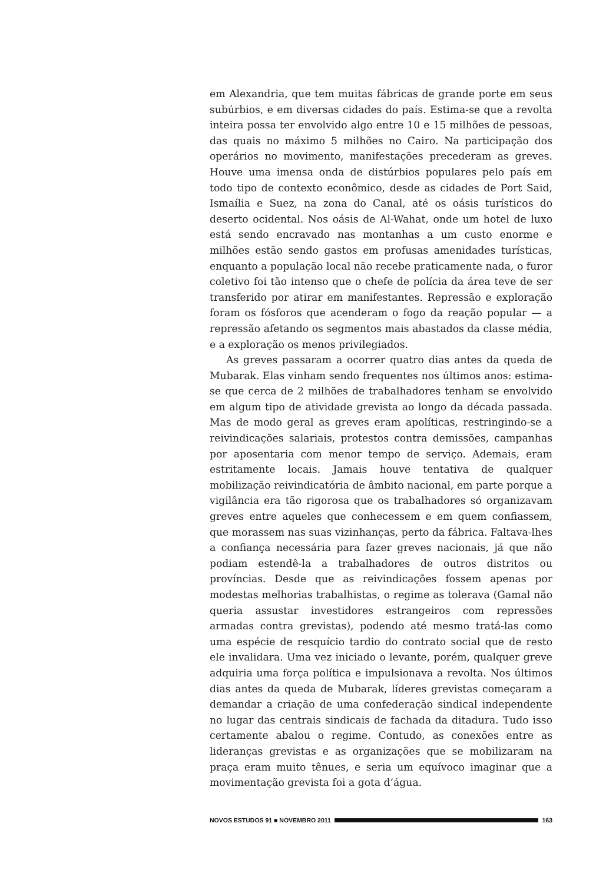em Alexandria, que tem muitas fábricas de grande porte em seus subúrbios, e em diversas cidades do país. Estima-se que a revolta inteira possa ter envolvido algo entre 10 e 15 milhões de pessoas, das quais no máximo 5 milhões no Cairo. Na participação dos operários no movimento, manifestações precederam as greves. Houve uma imensa onda de distúrbios populares pelo país em todo tipo de contexto econômico, desde as cidades de Port Said, Ismaília e Suez, na zona do Canal, até os oásis turísticos do deserto ocidental. Nos oásis de Al-Wahat, onde um hotel de luxo está sendo encravado nas montanhas a um custo enorme e milhões estão sendo gastos em profusas amenidades turísticas, enquanto a população local não recebe praticamente nada, o furor coletivo foi tão intenso que o chefe de polícia da área teve de ser transferido por atirar em manifestantes. Repressão e exploração foram os fósforos que acenderam o fogo da reação popular — a repressão afetando os segmentos mais abastados da classe média, e a exploração os menos privilegiados.
As greves passaram a ocorrer quatro dias antes da queda de Mubarak. Elas vinham sendo frequentes nos últimos anos: estima-se que cerca de 2 milhões de trabalhadores tenham se envolvido em algum tipo de atividade grevista ao longo da década passada. Mas de modo geral as greves eram apolíticas, restringindo-se a reivindicações salariais, protestos contra demissões, campanhas por aposentaria com menor tempo de serviço. Ademais, eram estritamente locais. Jamais houve tentativa de qualquer mobilização reivindicatória de âmbito nacional, em parte porque a vigilância era tão rigorosa que os trabalhadores só organizavam greves entre aqueles que conhecessem e em quem confiassem, que morassem nas suas vizinhanças, perto da fábrica. Faltava-lhes a confiança necessária para fazer greves nacionais, já que não podiam estendê-la a trabalhadores de outros distritos ou províncias. Desde que as reivindicações fossem apenas por modestas melhorias trabalhistas, o regime as tolerava (Gamal não queria assustar investidores estrangeiros com repressões armadas contra grevistas), podendo até mesmo tratá-las como uma espécie de resquício tardio do contrato social que de resto ele invalidara. Uma vez iniciado o levante, porém, qualquer greve adquiria uma força política e impulsionava a revolta. Nos últimos dias antes da queda de Mubarak, líderes grevistas começaram a demandar a criação de uma confederação sindical independente no lugar das centrais sindicais de fachada da ditadura. Tudo isso certamente abalou o regime. Contudo, as conexões entre as lideranças grevistas e as organizações que se mobilizaram na praça eram muito tênues, e seria um equívoco imaginar que a movimentação grevista foi a gota d’água.
NOVOS ESTUDOS 91 ■ NOVEMBRO 2011
163